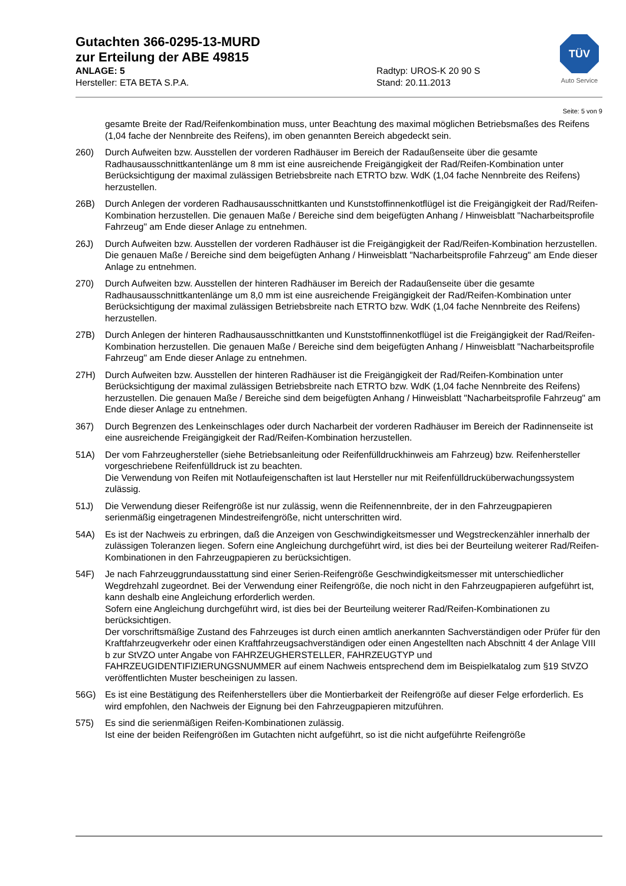Gutachten 366-0295-13-MURD
zur Erteilung der ABE 49815
ANLAGE: 5 Radtyp: UROS-K 20 90 S
Hersteller: ETA BETA S.P.A. Stand: 20.11.2013
TÜV
Auto Service
Seite: 5 von 9
gesamte Breite der Rad/Reifenkombination muss, unter Beachtung des maximal möglichen Betriebsmaßes des Reifens (1,04 fache der Nennbreite des Reifens), im oben genannten Bereich abgedeckt sein.
260) Durch Aufweiten bzw. Ausstellen der vorderen Radhäuser im Bereich der Radaußenseite über die gesamte Radhausausschnittkantenlänge um 8 mm ist eine ausreichende Freigängigkeit der Rad/Reifen-Kombination unter Berücksichtigung der maximal zulässigen Betriebsbreite nach ETRTO bzw. WdK (1,04 fache Nennbreite des Reifens) herzustellen.
26B) Durch Anlegen der vorderen Radhausausschnittkanten und Kunststoffinnenkotflügel ist die Freigängigkeit der Rad/Reifen-Kombination herzustellen. Die genauen Maße / Bereiche sind dem beigefügten Anhang / Hinweisblatt "Nacharbeitsprofile Fahrzeug" am Ende dieser Anlage zu entnehmen.
26J) Durch Aufweiten bzw. Ausstellen der vorderen Radhäuser ist die Freigängigkeit der Rad/Reifen-Kombination herzustellen. Die genauen Maße / Bereiche sind dem beigefügten Anhang / Hinweisblatt "Nacharbeitsprofile Fahrzeug" am Ende dieser Anlage zu entnehmen.
270) Durch Aufweiten bzw. Ausstellen der hinteren Radhäuser im Bereich der Radaußenseite über die gesamte Radhausausschnittkantenlänge um 8,0 mm ist eine ausreichende Freigängigkeit der Rad/Reifen-Kombination unter Berücksichtigung der maximal zulässigen Betriebsbreite nach ETRTO bzw. WdK (1,04 fache Nennbreite des Reifens) herzustellen.
27B) Durch Anlegen der hinteren Radhausausschnittkanten und Kunststoffinnenkotflügel ist die Freigängigkeit der Rad/Reifen-Kombination herzustellen. Die genauen Maße / Bereiche sind dem beigefügten Anhang / Hinweisblatt "Nacharbeitsprofile Fahrzeug" am Ende dieser Anlage zu entnehmen.
27H) Durch Aufweiten bzw. Ausstellen der hinteren Radhäuser ist die Freigängigkeit der Rad/Reifen-Kombination unter Berücksichtigung der maximal zulässigen Betriebsbreite nach ETRTO bzw. WdK (1,04 fache Nennbreite des Reifens) herzustellen. Die genauen Maße / Bereiche sind dem beigefügten Anhang / Hinweisblatt "Nacharbeitsprofile Fahrzeug" am Ende dieser Anlage zu entnehmen.
367) Durch Begrenzen des Lenkeinschlages oder durch Nacharbeit der vorderen Radhäuser im Bereich der Radinnenseite ist eine ausreichende Freigängigkeit der Rad/Reifen-Kombination herzustellen.
51A) Der vom Fahrzeughersteller (siehe Betriebsanleitung oder Reifenfülldruckhinweis am Fahrzeug) bzw. Reifenhersteller vorgeschriebene Reifenfülldruck ist zu beachten.
Die Verwendung von Reifen mit Notlaufeigenschaften ist laut Hersteller nur mit Reifenfülldrucküberwachungssystem zulässig.
51J) Die Verwendung dieser Reifengröße ist nur zulässig, wenn die Reifennennbreite, der in den Fahrzeugpapieren serienmäßig eingetragenen Mindestreifengröße, nicht unterschritten wird.
54A) Es ist der Nachweis zu erbringen, daß die Anzeigen von Geschwindigkeitsmesser und Wegstreckenzähler innerhalb der zulässigen Toleranzen liegen. Sofern eine Angleichung durchgeführt wird, ist dies bei der Beurteilung weiterer Rad/Reifen-Kombinationen in den Fahrzeugpapieren zu berücksichtigen.
54F) Je nach Fahrzeuggrundausstattung sind einer Serien-Reifengröße Geschwindigkeitsmesser mit unterschiedlicher Wegdrehzahl zugeordnet. Bei der Verwendung einer Reifengröße, die noch nicht in den Fahrzeugpapieren aufgeführt ist, kann deshalb eine Angleichung erforderlich werden.
Sofern eine Angleichung durchgeführt wird, ist dies bei der Beurteilung weiterer Rad/Reifen-Kombinationen zu berücksichtigen.
Der vorschriftsmäßige Zustand des Fahrzeuges ist durch einen amtlich anerkannten Sachverständigen oder Prüfer für den Kraftfahrzeugverkehr oder einen Kraftfahrzeugsachverständigen oder einen Angestellten nach Abschnitt 4 der Anlage VIII b zur StVZO unter Angabe von FAHRZEUGHERSTELLER, FAHRZEUGTYP und FAHRZEUGIDENTIFIZIERUNGSNUMMER auf einem Nachweis entsprechend dem im Beispielkatalog zum §19 StVZO veröffentlichten Muster bescheinigen zu lassen.
56G) Es ist eine Bestätigung des Reifenherstellers über die Montierbarkeit der Reifengröße auf dieser Felge erforderlich. Es wird empfohlen, den Nachweis der Eignung bei den Fahrzeugpapieren mitzuführen.
575) Es sind die serienmäßigen Reifen-Kombinationen zulässig.
Ist eine der beiden Reifengrößen im Gutachten nicht aufgeführt, so ist die nicht aufgeführte Reifengröße